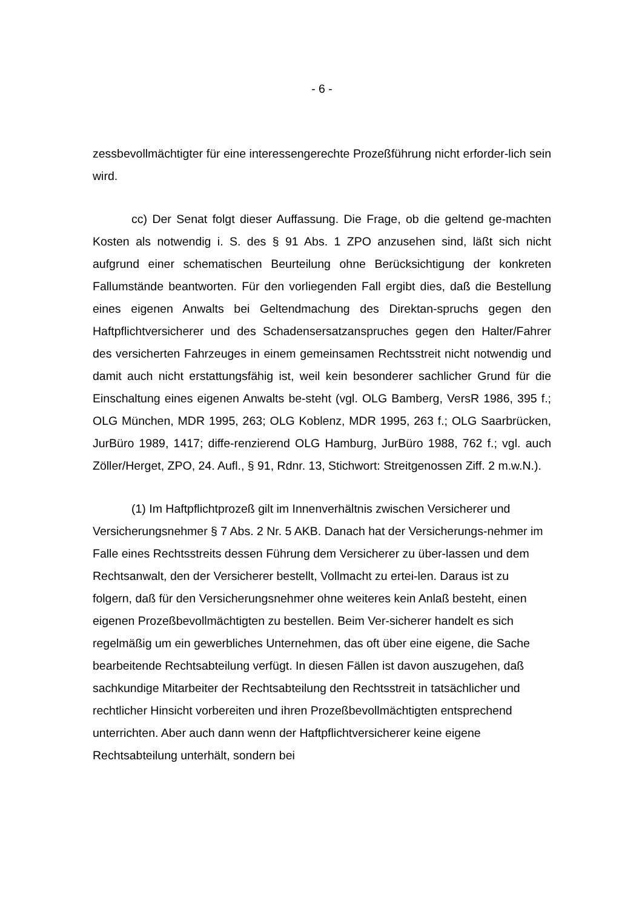- 6 -
zessbevollmächtigter für eine interessengerechte Prozeßführung nicht erforder-lich sein wird.
cc) Der Senat folgt dieser Auffassung. Die Frage, ob die geltend ge-machten Kosten als notwendig i. S. des § 91 Abs. 1 ZPO anzusehen sind, läßt sich nicht aufgrund einer schematischen Beurteilung ohne Berücksichtigung der konkreten Fallumstände beantworten. Für den vorliegenden Fall ergibt dies, daß die Bestellung eines eigenen Anwalts bei Geltendmachung des Direktan-spruchs gegen den Haftpflichtversicherer und des Schadensersatzanspruches gegen den Halter/Fahrer des versicherten Fahrzeuges in einem gemeinsamen Rechtsstreit nicht notwendig und damit auch nicht erstattungsfähig ist, weil kein besonderer sachlicher Grund für die Einschaltung eines eigenen Anwalts be-steht (vgl. OLG Bamberg, VersR 1986, 395 f.; OLG München, MDR 1995, 263; OLG Koblenz, MDR 1995, 263 f.; OLG Saarbrücken, JurBüro 1989, 1417; diffe-renzierend OLG Hamburg, JurBüro 1988, 762 f.; vgl. auch Zöller/Herget, ZPO, 24. Aufl., § 91, Rdnr. 13, Stichwort: Streitgenossen Ziff. 2 m.w.N.).
(1) Im Haftpflichtprozeß gilt im Innenverhältnis zwischen Versicherer und Versicherungsnehmer § 7 Abs. 2 Nr. 5 AKB. Danach hat der Versicherungs-nehmer im Falle eines Rechtsstreits dessen Führung dem Versicherer zu über-lassen und dem Rechtsanwalt, den der Versicherer bestellt, Vollmacht zu ertei-len. Daraus ist zu folgern, daß für den Versicherungsnehmer ohne weiteres kein Anlaß besteht, einen eigenen Prozeßbevollmächtigten zu bestellen. Beim Ver-sicherer handelt es sich regelmäßig um ein gewerbliches Unternehmen, das oft über eine eigene, die Sache bearbeitende Rechtsabteilung verfügt. In diesen Fällen ist davon auszugehen, daß sachkundige Mitarbeiter der Rechtsabteilung den Rechtsstreit in tatsächlicher und rechtlicher Hinsicht vorbereiten und ihren Prozeßbevollmächtigten entsprechend unterrichten. Aber auch dann wenn der Haftpflichtversicherer keine eigene Rechtsabteilung unterhält, sondern bei